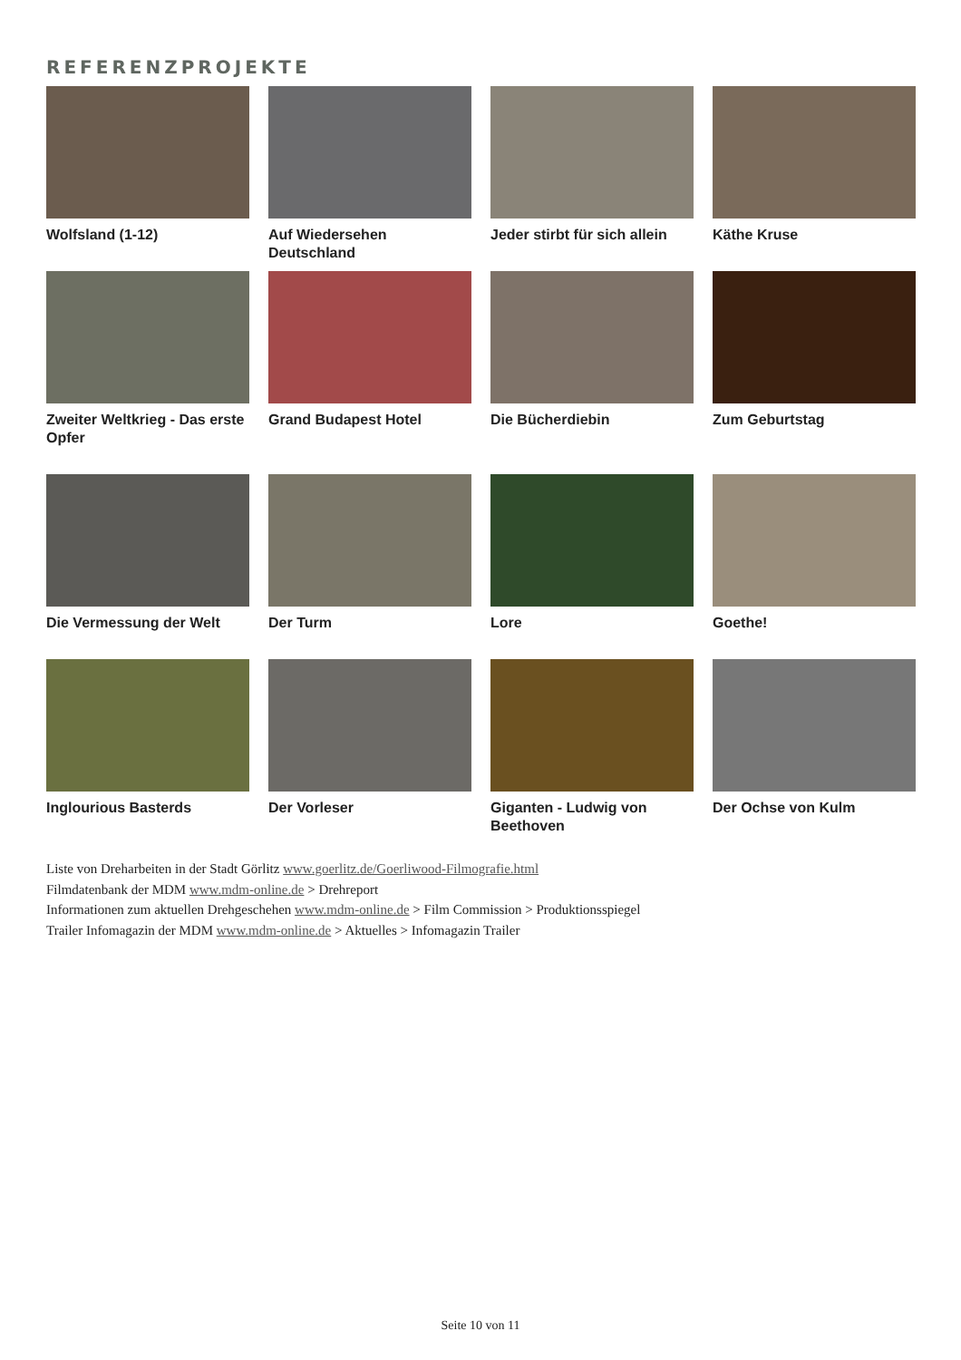REFERENZPROJEKTE
Wolfsland (1-12)
Auf Wiedersehen Deutschland
Jeder stirbt für sich allein
Käthe Kruse
Zweiter Weltkrieg - Das erste Opfer
Grand Budapest Hotel
Die Bücherdiebin
Zum Geburtstag
Die Vermessung der Welt
Der Turm
Lore
Goethe!
Inglourious Basterds
Der Vorleser
Giganten - Ludwig von Beethoven
Der Ochse von Kulm
Liste von Dreharbeiten in der Stadt Görlitz www.goerlitz.de/Goerliwood-Filmografie.html
Filmdatenbank der MDM www.mdm-online.de > Drehreport
Informationen zum aktuellen Drehgeschehen www.mdm-online.de > Film Commission > Produktionsspiegel
Trailer Infomagazin der MDM www.mdm-online.de > Aktuelles > Infomagazin Trailer
Seite 10 von 11